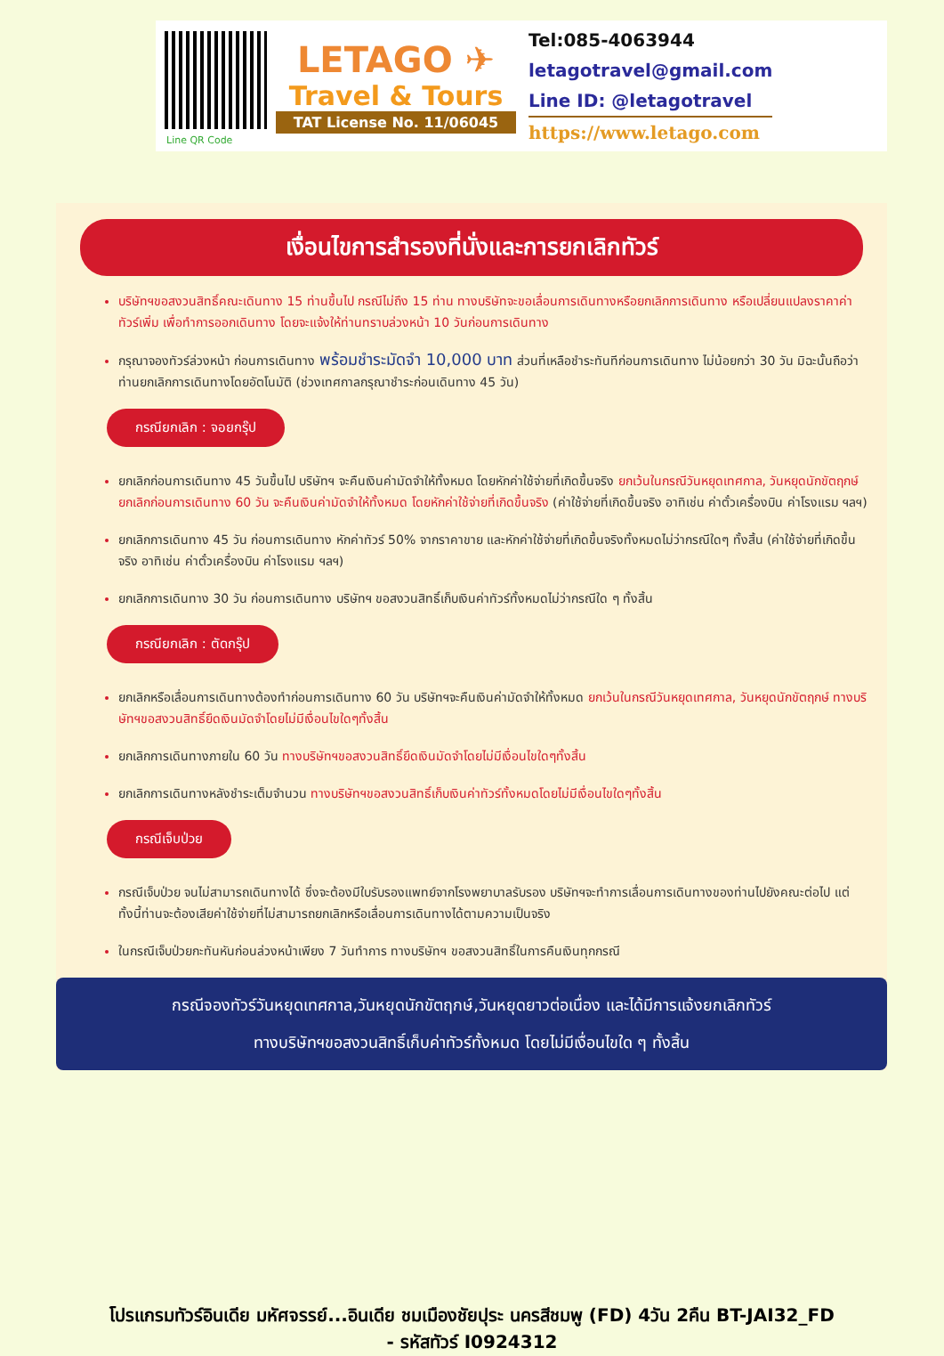Line QR Code
LETAGO ✈
Travel & Tours
TAT License No. 11/06045
Tel:085-4063944
letagotravel@gmail.com
Line ID: @letagotravel
https://www.letago.com
เงื่อนไขการสำรองที่นั่งและการยกเลิกทัวร์
บริษัทฯขอสงวนสิทธิ์คณะเดินทาง 15 ท่านขึ้นไป กรณีไม่ถึง 15 ท่าน ทางบริษัทจะขอเลื่อนการเดินทางหรือยกเลิกการเดินทาง หรือเปลี่ยนแปลงราคาค่าทัวร์เพิ่ม เพื่อทำการออกเดินทาง โดยจะแจ้งให้ท่านทราบล่วงหน้า 10 วันก่อนการเดินทาง
กรุณาจองทัวร์ล่วงหน้า ก่อนการเดินทาง พร้อมชำระมัดจำ 10,000 บาท ส่วนที่เหลือชำระทันทีก่อนการเดินทาง ไม่น้อยกว่า 30 วัน มิฉะนั้นถือว่าท่านยกเลิกการเดินทางโดยอัตโนมัติ (ช่วงเทศกาลกรุณาชำระก่อนเดินทาง 45 วัน)
กรณียกเลิก : จอยกรุ๊ป
ยกเลิกก่อนการเดินทาง 45 วันขึ้นไป บริษัทฯ จะคืนเงินค่ามัดจำให้ทั้งหมด โดยหักค่าใช้จ่ายที่เกิดขึ้นจริง ยกเว้นในกรณีวันหยุดเทศกาล, วันหยุดนักขัตฤกษ์ ยกเลิกก่อนการเดินทาง 60 วัน จะคืนเงินค่ามัดจำให้ทั้งหมด โดยหักค่าใช้จ่ายที่เกิดขึ้นจริง (ค่าใช้จ่ายที่เกิดขึ้นจริง อาทิเช่น ค่าตั๋วเครื่องบิน ค่าโรงแรม ฯลฯ)
ยกเลิกการเดินทาง 45 วัน ก่อนการเดินทาง หักค่าทัวร์ 50% จากราคาขาย และหักค่าใช้จ่ายที่เกิดขึ้นจริงทั้งหมดไม่ว่ากรณีใดๆ ทั้งสิ้น (ค่าใช้จ่ายที่เกิดขึ้นจริง อาทิเช่น ค่าตั๋วเครื่องบิน ค่าโรงแรม ฯลฯ)
ยกเลิกการเดินทาง 30 วัน ก่อนการเดินทาง บริษัทฯ ขอสงวนสิทธิ์เก็บเงินค่าทัวร์ทั้งหมดไม่ว่ากรณีใด ๆ ทั้งสิ้น
กรณียกเลิก : ตัดกรุ๊ป
ยกเลิกหรือเลื่อนการเดินทางต้องทำก่อนการเดินทาง 60 วัน บริษัทฯจะคืนเงินค่ามัดจำให้ทั้งหมด ยกเว้นในกรณีวันหยุดเทศกาล, วันหยุดนักขัตฤกษ์ ทางบริษัทฯขอสงวนสิทธิ์ยึดเงินมัดจำโดยไม่มีเงื่อนไขใดๆทั้งสิ้น
ยกเลิกการเดินทางภายใน 60 วัน ทางบริษัทฯขอสงวนสิทธิ์ยึดเงินมัดจำโดยไม่มีเงื่อนไขใดๆทั้งสิ้น
ยกเลิกการเดินทางหลังชำระเต็มจำนวน ทางบริษัทฯขอสงวนสิทธิ์เก็บเงินค่าทัวร์ทั้งหมดโดยไม่มีเงื่อนไขใดๆทั้งสิ้น
กรณีเจ็บป่วย
กรณีเจ็บป่วย จนไม่สามารถเดินทางได้ ซึ่งจะต้องมีใบรับรองแพทย์จากโรงพยาบาลรับรอง บริษัทฯจะทำการเลื่อนการเดินทางของท่านไปยังคณะต่อไป แต่ทั้งนี้ท่านจะต้องเสียค่าใช้จ่ายที่ไม่สามารถยกเลิกหรือเลื่อนการเดินทางได้ตามความเป็นจริง
ในกรณีเจ็บป่วยกะทันหันก่อนล่วงหน้าเพียง 7 วันทำการ ทางบริษัทฯ ขอสงวนสิทธิ์ในการคืนเงินทุกกรณี
กรณีจองทัวร์วันหยุดเทศกาล,วันหยุดนักขัตฤกษ์,วันหยุดยาวต่อเนื่อง และได้มีการแจ้งยกเลิกทัวร์
ทางบริษัทฯขอสงวนสิทธิ์เก็บค่าทัวร์ทั้งหมด โดยไม่มีเงื่อนไขใด ๆ ทั้งสิ้น
โปรแกรมทัวร์อินเดีย มหัศจรรย์...อินเดีย ชมเมืองชัยปุระ นครสีชมพู (FD) 4วัน 2คืน BT-JAI32_FD
- รหัสทัวร์ I0924312